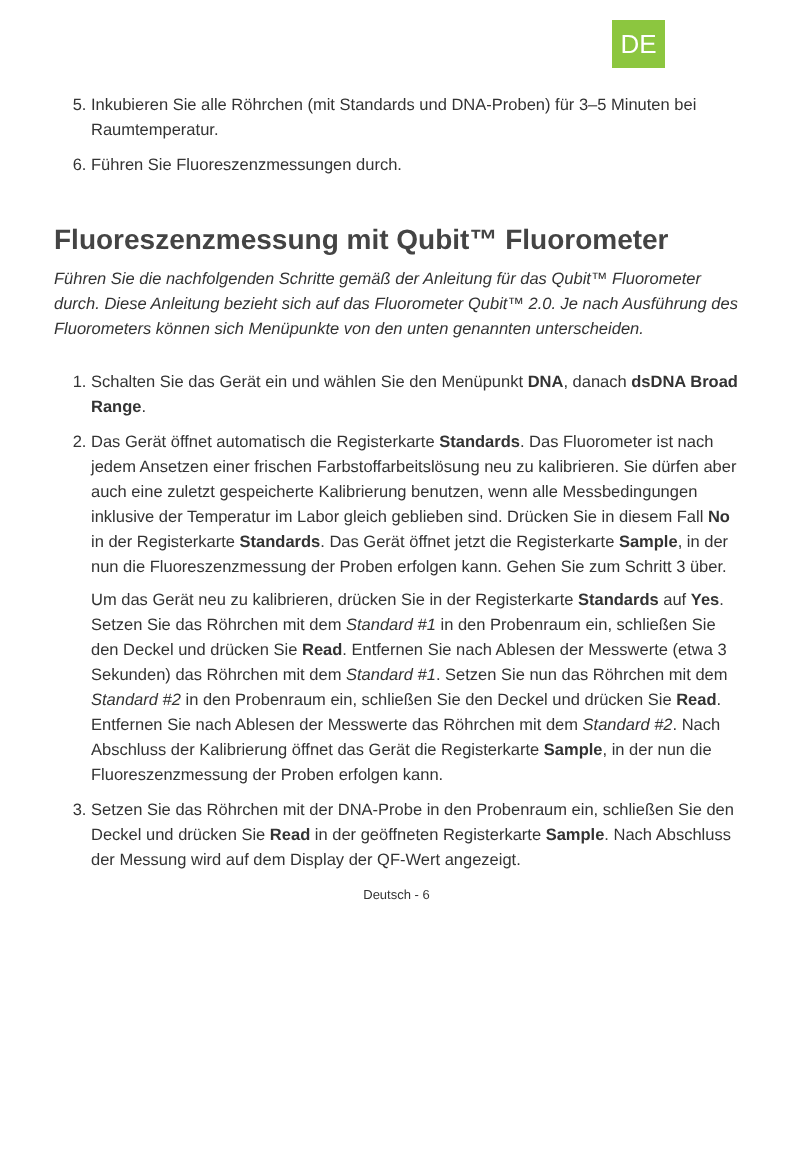DE
5. Inkubieren Sie alle Röhrchen (mit Standards und DNA-Proben) für 3–5 Minuten bei Raumtemperatur.
6. Führen Sie Fluoreszenzmessungen durch.
Fluoreszenzmessung mit Qubit™ Fluorometer
Führen Sie die nachfolgenden Schritte gemäß der Anleitung für das Qubit™ Fluorometer durch. Diese Anleitung bezieht sich auf das Fluorometer Qubit™ 2.0. Je nach Ausführung des Fluorometers können sich Menüpunkte von den unten genannten unterscheiden.
1. Schalten Sie das Gerät ein und wählen Sie den Menüpunkt DNA, danach dsDNA Broad Range.
2. Das Gerät öffnet automatisch die Registerkarte Standards. Das Fluorometer ist nach jedem Ansetzen einer frischen Farbstoffarbeitslösung neu zu kalibrieren. Sie dürfen aber auch eine zuletzt gespeicherte Kalibrierung benutzen, wenn alle Messbedingungen inklusive der Temperatur im Labor gleich geblieben sind. Drücken Sie in diesem Fall No in der Registerkarte Standards. Das Gerät öffnet jetzt die Registerkarte Sample, in der nun die Fluoreszenzmessung der Proben erfolgen kann. Gehen Sie zum Schritt 3 über.
Um das Gerät neu zu kalibrieren, drücken Sie in der Registerkarte Standards auf Yes. Setzen Sie das Röhrchen mit dem Standard #1 in den Probenraum ein, schließen Sie den Deckel und drücken Sie Read. Entfernen Sie nach Ablesen der Messwerte (etwa 3 Sekunden) das Röhrchen mit dem Standard #1. Setzen Sie nun das Röhrchen mit dem Standard #2 in den Probenraum ein, schließen Sie den Deckel und drücken Sie Read. Entfernen Sie nach Ablesen der Messwerte das Röhrchen mit dem Standard #2. Nach Abschluss der Kalibrierung öffnet das Gerät die Registerkarte Sample, in der nun die Fluoreszenzmessung der Proben erfolgen kann.
3. Setzen Sie das Röhrchen mit der DNA-Probe in den Probenraum ein, schließen Sie den Deckel und drücken Sie Read in der geöffneten Registerkarte Sample. Nach Abschluss der Messung wird auf dem Display der QF-Wert angezeigt.
Deutsch - 6